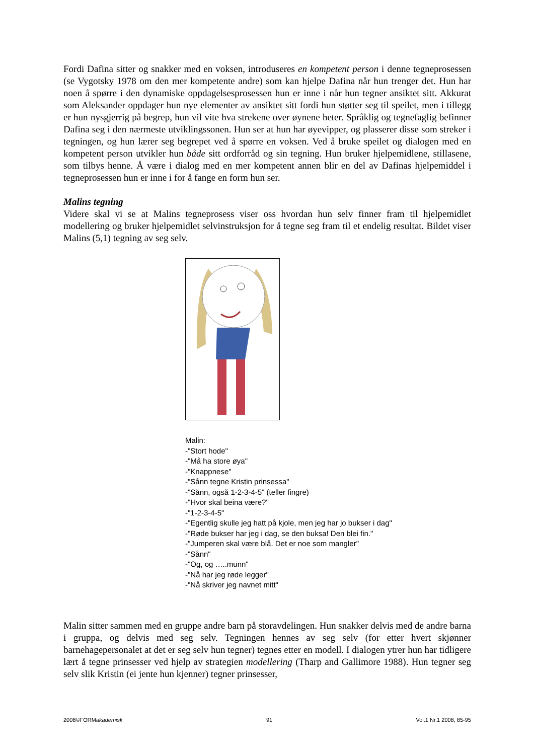Fordi Dafina sitter og snakker med en voksen, introduseres en kompetent person i denne tegneprosessen (se Vygotsky 1978 om den mer kompetente andre) som kan hjelpe Dafina når hun trenger det. Hun har noen å spørre i den dynamiske oppdagelsesprosessen hun er inne i når hun tegner ansiktet sitt. Akkurat som Aleksander oppdager hun nye elementer av ansiktet sitt fordi hun støtter seg til speilet, men i tillegg er hun nysgjerrig på begrep, hun vil vite hva strekene over øynene heter. Språklig og tegnefaglig befinner Dafina seg i den nærmeste utviklingssonen. Hun ser at hun har øyevipper, og plasserer disse som streker i tegningen, og hun lærer seg begrepet ved å spørre en voksen. Ved å bruke speilet og dialogen med en kompetent person utvikler hun både sitt ordforråd og sin tegning. Hun bruker hjelpemidlene, stillasene, som tilbys henne. Å være i dialog med en mer kompetent annen blir en del av Dafinas hjelpemiddel i tegneprosessen hun er inne i for å fange en form hun ser.
Malins tegning
Videre skal vi se at Malins tegneprosess viser oss hvordan hun selv finner fram til hjelpemidlet modellering og bruker hjelpemidlet selvinstruksjon for å tegne seg fram til et endelig resultat. Bildet viser Malins (5,1) tegning av seg selv.
Malin:
-"Stort hode"
-"Må ha store øya"
-"Knappnese"
-"Sånn tegne Kristin prinsessa"
-"Sånn, også 1-2-3-4-5" (teller fingre)
-"Hvor skal beina være?"
-"1-2-3-4-5"
-"Egentlig skulle jeg hatt på kjole, men jeg har jo bukser i dag"
-"Røde bukser har jeg i dag, se den buksa! Den blei fin."
-"Jumperen skal være blå. Det er noe som mangler"
-"Sånn"
-"Og, og …..munn"
-"Nå har jeg røde legger"
-"Nå skriver jeg navnet mitt"
Malin sitter sammen med en gruppe andre barn på storavdelingen. Hun snakker delvis med de andre barna i gruppa, og delvis med seg selv. Tegningen hennes av seg selv (for etter hvert skjønner barnehagepersonalet at det er seg selv hun tegner) tegnes etter en modell. I dialogen ytrer hun har tidligere lært å tegne prinsesser ved hjelp av strategien modellering (Tharp and Gallimore 1988). Hun tegner seg selv slik Kristin (ei jente hun kjenner) tegner prinsesser,
2008©FORMakademisk 91 Vol.1 Nr.1 2008, 85-95